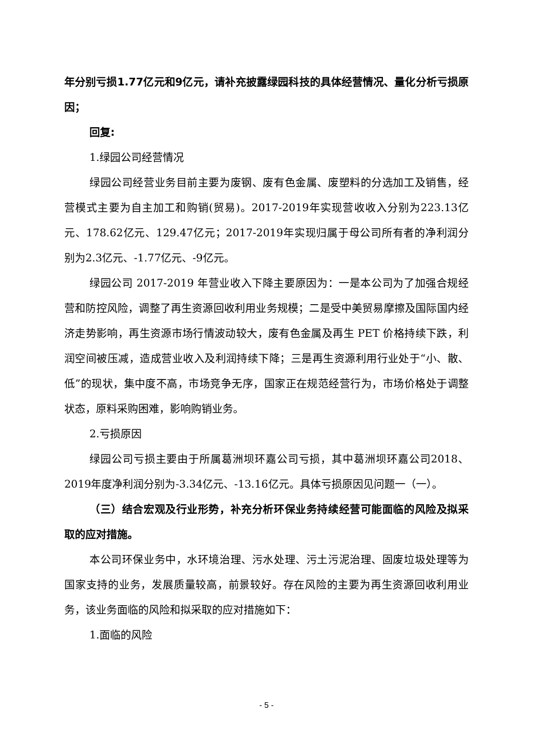年分别亏损1.77亿元和9亿元，请补充披露绿园科技的具体经营情况、量化分析亏损原因；
回复:
1.绿园公司经营情况
绿园公司经营业务目前主要为废钢、废有色金属、废塑料的分选加工及销售，经营模式主要为自主加工和购销(贸易)。2017-2019年实现营收收入分别为223.13亿元、178.62亿元、129.47亿元；2017-2019年实现归属于母公司所有者的净利润分别为2.3亿元、-1.77亿元、-9亿元。
绿园公司 2017-2019 年营业收入下降主要原因为：一是本公司为了加强合规经营和防控风险，调整了再生资源回收利用业务规模；二是受中美贸易摩擦及国际国内经济走势影响，再生资源市场行情波动较大，废有色金属及再生 PET 价格持续下跌，利润空间被压减，造成营业收入及利润持续下降；三是再生资源利用行业处于“小、散、低”的现状，集中度不高，市场竞争无序，国家正在规范经营行为，市场价格处于调整状态，原料采购困难，影响购销业务。
2.亏损原因
绿园公司亏损主要由于所属葛洲坝环嘉公司亏损，其中葛洲坝环嘉公司2018、2019年度净利润分别为-3.34亿元、-13.16亿元。具体亏损原因见问题一（一）。
（三）结合宏观及行业形势，补充分析环保业务持续经营可能面临的风险及拟采取的应对措施。
本公司环保业务中，水环境治理、污水处理、污土污泥治理、固废垃圾处理等为国家支持的业务，发展质量较高，前景较好。存在风险的主要为再生资源回收利用业务，该业务面临的风险和拟采取的应对措施如下：
1.面临的风险
- 5 -